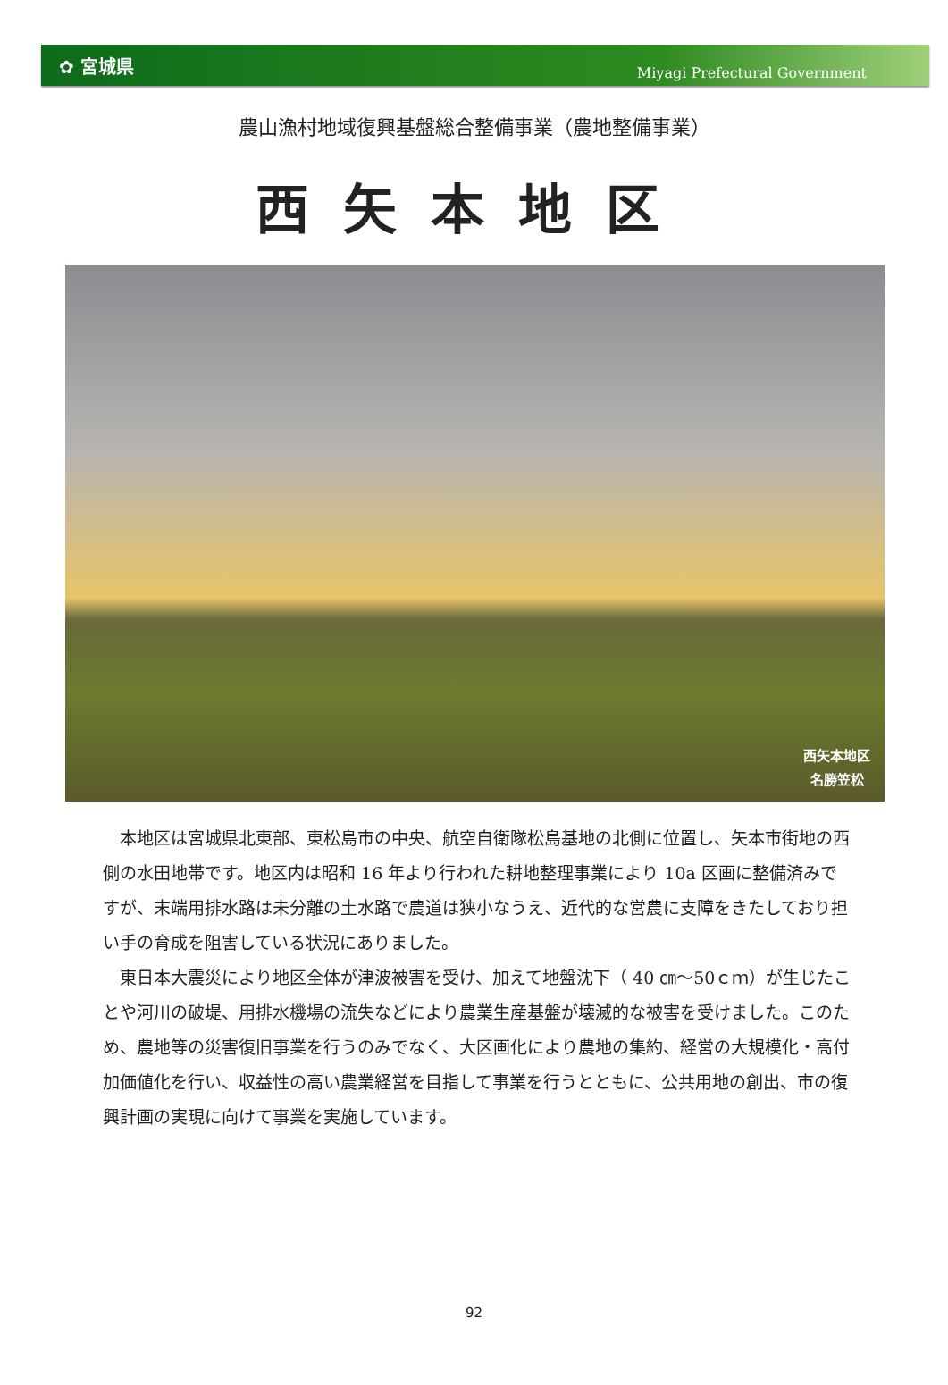✿ 宮城県 Miyagi Prefectural Government
農山漁村地域復興基盤総合整備事業（農地整備事業）
西矢本地区
西矢本地区
名勝笠松
本地区は宮城県北東部、東松島市の中央、航空自衛隊松島基地の北側に位置し、矢本市街地の西側の水田地帯です。地区内は昭和 16 年より行われた耕地整理事業により 10a 区画に整備済みですが、末端用排水路は未分離の土水路で農道は狭小なうえ、近代的な営農に支障をきたしており担い手の育成を阻害している状況にありました。
東日本大震災により地区全体が津波被害を受け、加えて地盤沈下（ 40 ㎝～50ｃｍ）が生じたことや河川の破堤、用排水機場の流失などにより農業生産基盤が壊滅的な被害を受けました。このため、農地等の災害復旧事業を行うのみでなく、大区画化により農地の集約、経営の大規模化・高付加価値化を行い、収益性の高い農業経営を目指して事業を行うとともに、公共用地の創出、市の復興計画の実現に向けて事業を実施しています。
92